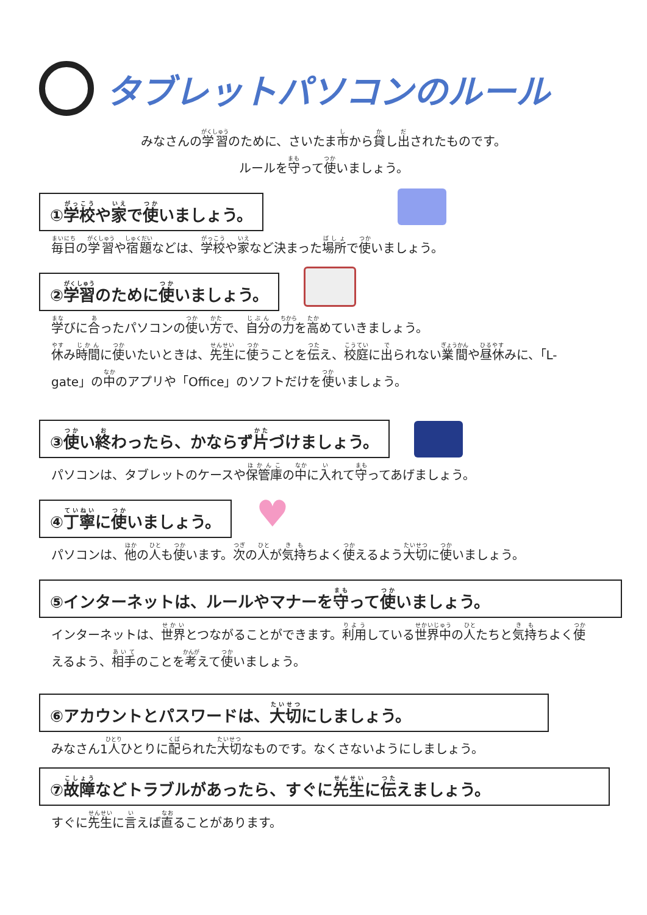タブレットパソコンのルール
みなさんの学習のために、さいたま市から貸し出されたものです。
ルールを守って使いましょう。
①学校や家で使いましょう。
毎日の学習や宿題などは、学校や家など決まった場所で使いましょう。
②学習のために使いましょう。
学びに合ったパソコンの使い方で、自分の力を高めていきましょう。
休み時間に使いたいときは、先生に使うことを伝え、校庭に出られない業間や昼休みに、「L-gate」の中のアプリや「Office」のソフトだけを使いましょう。
③使い終わったら、かならず片づけましょう。
パソコンは、タブレットのケースや保管庫の中に入れて守ってあげましょう。
④丁寧に使いましょう。
♥
パソコンは、他の人も使います。次の人が気持ちよく使えるよう大切に使いましょう。
⑤インターネットは、ルールやマナーを守って使いましょう。
インターネットは、世界とつながることができます。利用している世界中の人たちと気持ちよく使えるよう、相手のことを考えて使いましょう。
⑥アカウントとパスワードは、大切にしましょう。
みなさん1人ひとりに配られた大切なものです。なくさないようにしましょう。
⑦故障などトラブルがあったら、すぐに先生に伝えましょう。
すぐに先生に言えば直ることがあります。